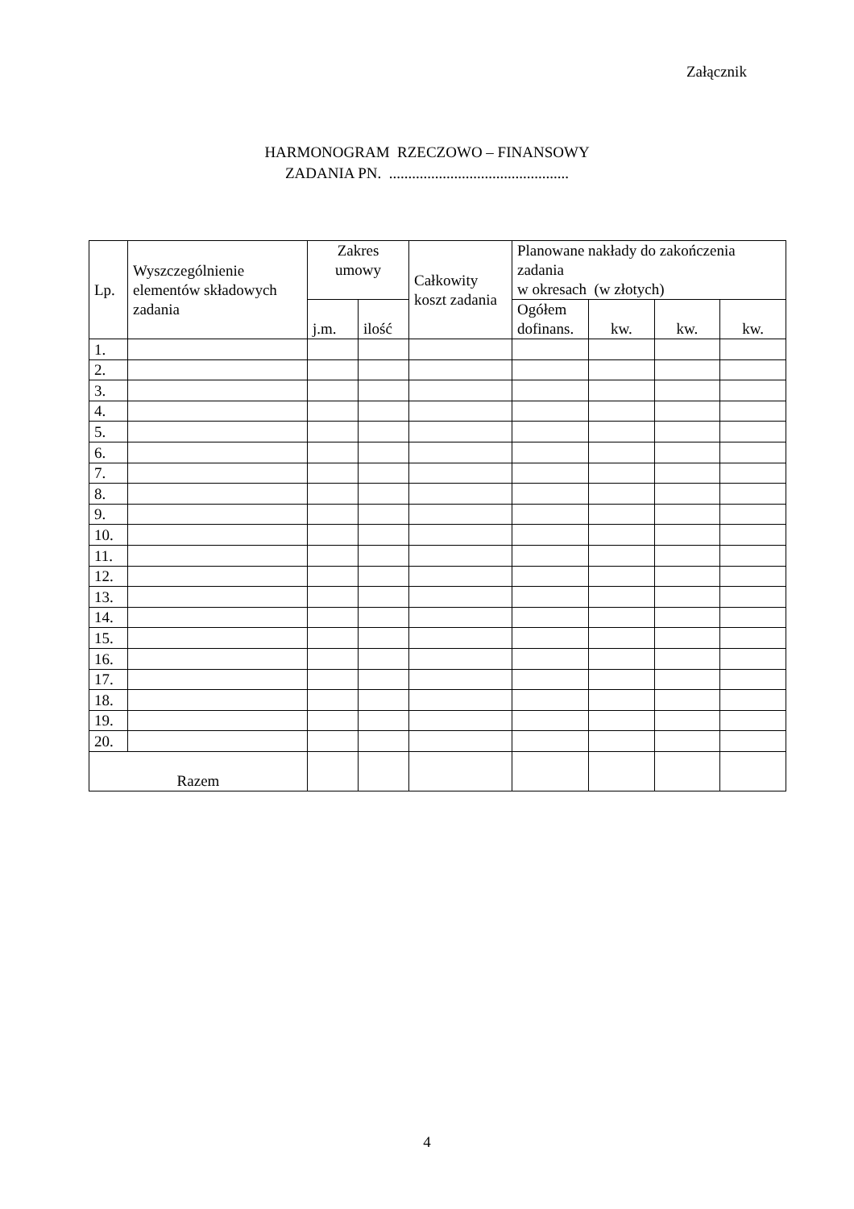Załącznik
HARMONOGRAM RZECZOWO – FINANSOWY
ZADANIA PN. ...............................................
| Lp. | Wyszczególnienie elementów składowych zadania | Zakres umowy | | Całkowity koszt zadania | Planowane nakłady do zakończenia zadania w okresach (w złotych) | | | |
| --- | --- | --- | --- | --- | --- | --- | --- | --- |
| | | j.m. | ilość | | Ogółem dofinans. | kw. | kw. | kw. |
| 1. | | | | | | | | |
| 2. | | | | | | | | |
| 3. | | | | | | | | |
| 4. | | | | | | | | |
| 5. | | | | | | | | |
| 6. | | | | | | | | |
| 7. | | | | | | | | |
| 8. | | | | | | | | |
| 9. | | | | | | | | |
| 10. | | | | | | | | |
| 11. | | | | | | | | |
| 12. | | | | | | | | |
| 13. | | | | | | | | |
| 14. | | | | | | | | |
| 15. | | | | | | | | |
| 16. | | | | | | | | |
| 17. | | | | | | | | |
| 18. | | | | | | | | |
| 19. | | | | | | | | |
| 20. | | | | | | | | |
| Razem | | | | | | | | |
4